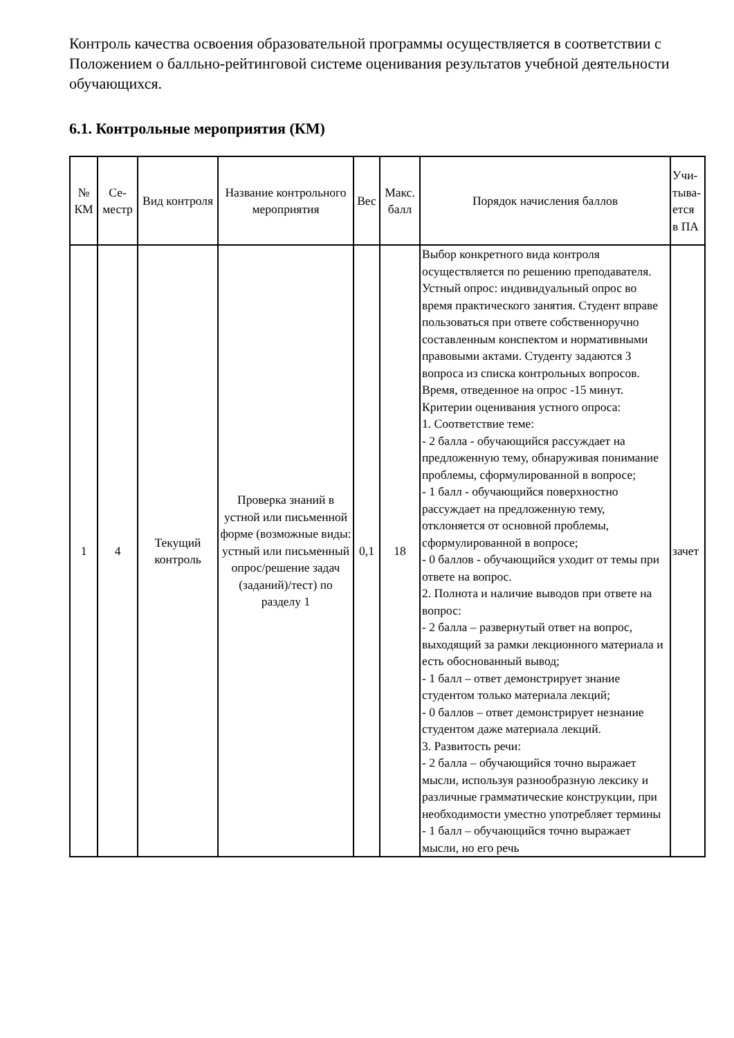Контроль качества освоения образовательной программы осуществляется в соответствии с Положением о балльно-рейтинговой системе оценивания результатов учебной деятельности обучающихся.
6.1. Контрольные мероприятия (КМ)
| № КМ | Се-местр | Вид контроля | Название контрольного мероприятия | Вес | Макс. балл | Порядок начисления баллов | Учи-тыва-ется в ПА |
| --- | --- | --- | --- | --- | --- | --- | --- |
| 1 | 4 | Текущий контроль | Проверка знаний в устной или письменной форме (возможные виды: устный или письменный опрос/решение задач (заданий)/тест) по разделу 1 | 0,1 | 18 | Выбор конкретного вида контроля осуществляется по решению преподавателя. Устный опрос: индивидуальный опрос во время практического занятия. Студент вправе пользоваться при ответе собственноручно составленным конспектом и нормативными правовыми актами. Студенту задаются 3 вопроса из списка контрольных вопросов. Время, отведенное на опрос -15 минут. Критерии оценивания устного опроса: 1. Соответствие теме: - 2 балла - обучающийся рассуждает на предложенную тему, обнаруживая понимание проблемы, сформулированной в вопросе; - 1 балл - обучающийся поверхностно рассуждает на предложенную тему, отклоняется от основной проблемы, сформулированной в вопросе; - 0 баллов - обучающийся уходит от темы при ответе на вопрос. 2. Полнота и наличие выводов при ответе на вопрос: - 2 балла – развернутый ответ на вопрос, выходящий за рамки лекционного материала и есть обоснованный вывод; - 1 балл – ответ демонстрирует знание студентом только материала лекций; - 0 баллов – ответ демонстрирует незнание студентом даже материала лекций. 3. Развитость речи: - 2 балла – обучающийся точно выражает мысли, используя разнообразную лексику и различные грамматические конструкции, при необходимости уместно употребляет термины - 1 балл – обучающийся точно выражает мысли, но его речь | зачет |